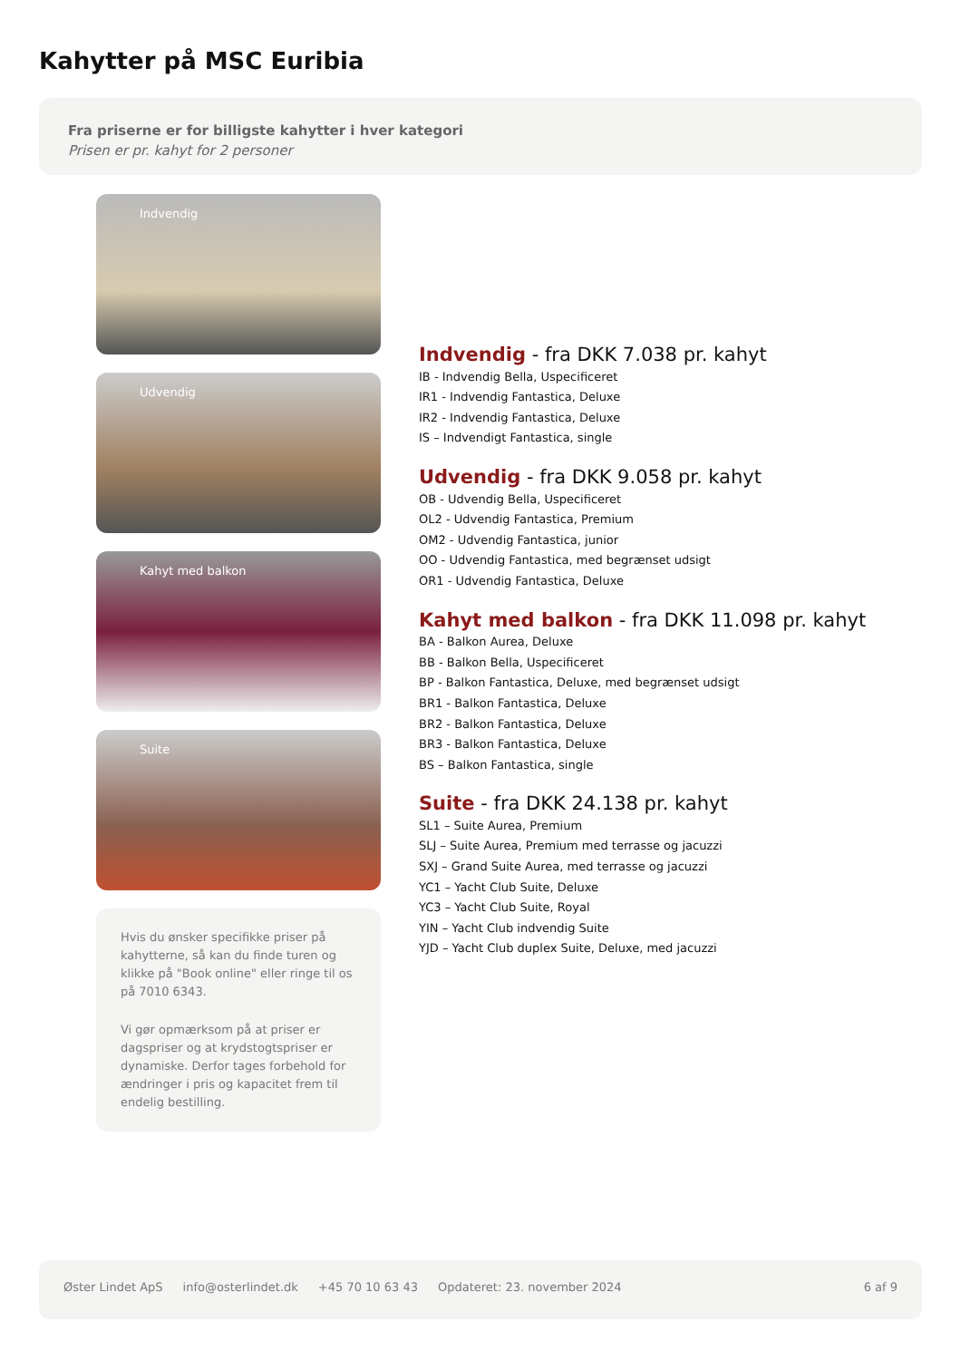Kahytter på MSC Euribia
Fra priserne er for billigste kahytter i hver kategori
Prisen er pr. kahyt for 2 personer
Indvendig
Udvendig
Kahyt med balkon
Suite
Hvis du ønsker specifikke priser på kahytterne, så kan du finde turen og klikke på "Book online" eller ringe til os på 7010 6343.
Vi gør opmærksom på at priser er dagspriser og at krydstogtspriser er dynamiske. Derfor tages forbehold for ændringer i pris og kapacitet frem til endelig bestilling.
Indvendig - fra DKK 7.038 pr. kahyt
IB - Indvendig Bella, Uspecificeret
IR1 - Indvendig Fantastica, Deluxe
IR2 - Indvendig Fantastica, Deluxe
IS – Indvendigt Fantastica, single
Udvendig - fra DKK 9.058 pr. kahyt
OB - Udvendig Bella, Uspecificeret
OL2 - Udvendig Fantastica, Premium
OM2 - Udvendig Fantastica, junior
OO - Udvendig Fantastica, med begrænset udsigt
OR1 - Udvendig Fantastica, Deluxe
Kahyt med balkon - fra DKK 11.098 pr. kahyt
BA - Balkon Aurea, Deluxe
BB - Balkon Bella, Uspecificeret
BP - Balkon Fantastica, Deluxe, med begrænset udsigt
BR1 - Balkon Fantastica, Deluxe
BR2 - Balkon Fantastica, Deluxe
BR3 - Balkon Fantastica, Deluxe
BS – Balkon Fantastica, single
Suite - fra DKK 24.138 pr. kahyt
SL1 – Suite Aurea, Premium
SLJ – Suite Aurea, Premium med terrasse og jacuzzi
SXJ – Grand Suite Aurea, med terrasse og jacuzzi
YC1 – Yacht Club Suite, Deluxe
YC3 – Yacht Club Suite, Royal
YIN – Yacht Club indvendig Suite
YJD – Yacht Club duplex Suite, Deluxe, med jacuzzi
Øster Lindet ApS info@osterlindet.dk +45 70 10 63 43 Opdateret: 23. november 2024 6 af 9